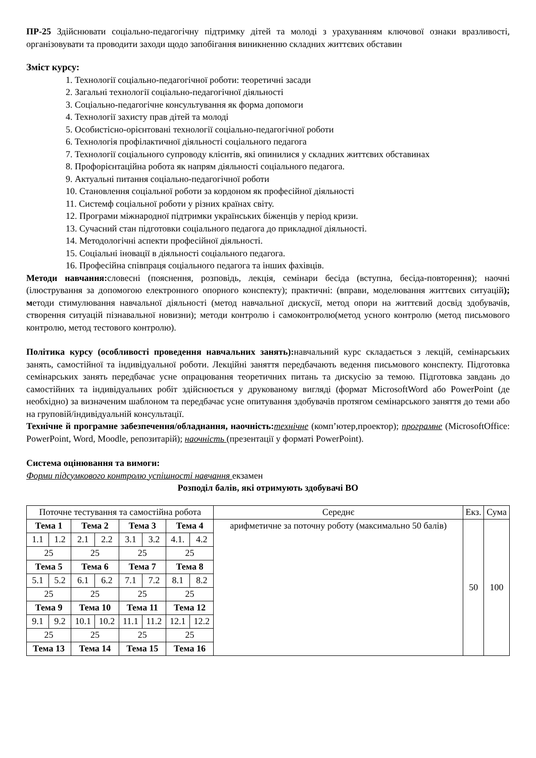ПР-25 Здійснювати соціально-педагогічну підтримку дітей та молоді з урахуванням ключової ознаки вразливості, організовувати та проводити заходи щодо запобігання виникненню складних життєвих обставин
Зміст курсу:
1. Технології соціально-педагогічної роботи: теоретичні засади
2. Загальні технології соціально-педагогічної діяльності
3. Соціально-педагогічне консультування як форма допомоги
4. Технології захисту прав дітей та молоді
5. Особистісно-орієнтовані технології соціально-педагогічної роботи
6. Технологія профілактичної діяльності соціального педагога
7. Технології соціального супроводу клієнтів, які опинилися у складних життєвих обставинах
8. Профорієнтаційна робота як напрям діяльності соціального педагога.
9. Актуальні питання соціально-педагогічної роботи
10. Становлення соціальної роботи за кордоном як професійної діяльності
11. Системф соціальної роботи у різних країнах світу.
12. Програми міжнародної підтримки українських біженців у період кризи.
13. Сучасний стан підготовки соціального педагога до прикладної діяльності.
14. Методологічні аспекти професійної діяльності.
15. Соціальні іновації в діяльності соціального педагога.
16. Професійна співпраця соціального педагога та інших фахівців.
Методи навчання: словесні (пояснення, розповідь, лекція, семінари бесіда (вступна, бесіда-повторення); наочні (ілюстрування за допомогою електронного опорного конспекту); практичні: (вправи, моделювання життєвих ситуацій); методи стимулювання навчальної діяльності (метод навчальної дискусії, метод опори на життєвий досвід здобувачів, створення ситуацій пізнавальної новизни); методи контролю і самоконтролю(метод усного контролю (метод письмового контролю, метод тестового контролю).
Політика курсу (особливості проведення навчальних занять): навчальний курс складається з лекцій, семінарських занять, самостійної та індивідуальної роботи. Лекційні заняття передбачають ведення письмового конспекту. Підготовка семінарських занять передбачає усне опрацювання теоретичних питань та дискусію за темою. Підготовка завдань до самостійних та індивідуальних робіт здійснюється у друкованому вигляді (формат MicrosoftWord або PowerPoint (де необхідно) за визначеним шаблоном та передбачає усне опитування здобувачів протягом семінарського заняття до теми або на груповій/індивідуальній консультації.
Технічне й програмне забезпечення/обладнання, наочність: технічне (комп’ютер,проектор); програмне (MicrosoftOffice: PowerPoint, Word, Moodle, репозитарій); наочність (презентації у форматі PowerPoint).
Система оцінювання та вимоги:
Форми підсумкового контролю успішності навчання екзамен
Розподіл балів, які отримують здобувачі ВО
| Поточне тестування та самостійна робота | | | | | | | | Середнє | Екз. | Сума |
| Тема 1 | | Тема 2 | | Тема 3 | | Тема 4 | | арифметичне за поточну роботу (максимально 50 балів) | 50 | 100 |
| 1.1 | 1.2 | 2.1 | 2.2 | 3.1 | 3.2 | 4.1. | 4.2 | | | |
| 25 | | 25 | | 25 | | 25 | | | | |
| Тема 5 | | Тема 6 | | Тема 7 | | Тема 8 | | | | |
| 5.1 | 5.2 | 6.1 | 6.2 | 7.1 | 7.2 | 8.1 | 8.2 | | | |
| 25 | | 25 | | 25 | | 25 | | | | |
| Тема 9 | | Тема 10 | | Тема 11 | | Тема 12 | | | | |
| 9.1 | 9.2 | 10.1 | 10.2 | 11.1 | 11.2 | 12.1 | 12.2 | | | |
| 25 | | 25 | | 25 | | 25 | | | | |
| Тема 13 | | Тема 14 | | Тема 15 | | Тема 16 | | | | |